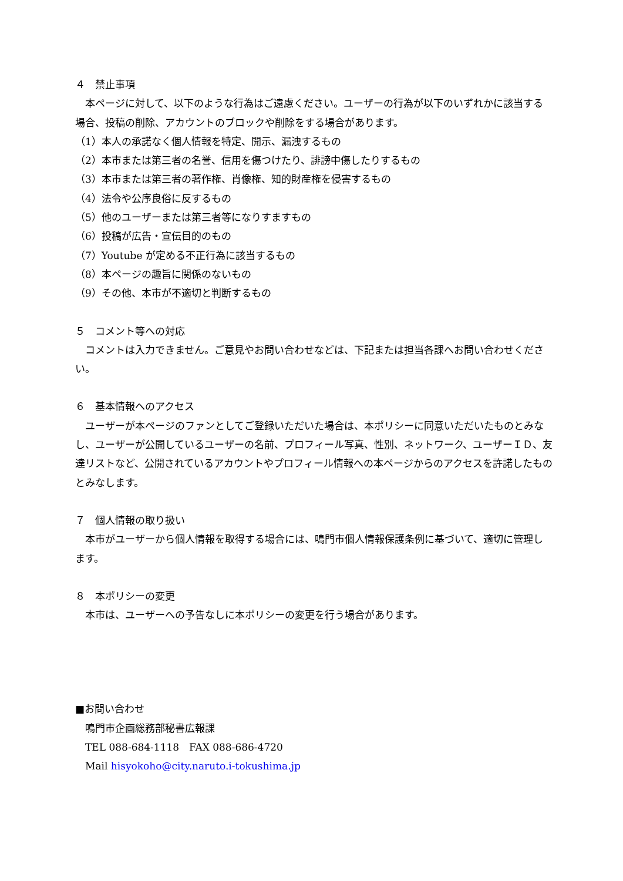４　禁止事項
本ページに対して、以下のような行為はご遠慮ください。ユーザーの行為が以下のいずれかに該当する場合、投稿の削除、アカウントのブロックや削除をする場合があります。
（1）本人の承諾なく個人情報を特定、開示、漏洩するもの
（2）本市または第三者の名誉、信用を傷つけたり、誹謗中傷したりするもの
（3）本市または第三者の著作権、肖像権、知的財産権を侵害するもの
（4）法令や公序良俗に反するもの
（5）他のユーザーまたは第三者等になりすますもの
（6）投稿が広告・宣伝目的のもの
（7）Youtube が定める不正行為に該当するもの
（8）本ページの趣旨に関係のないもの
（9）その他、本市が不適切と判断するもの
５　コメント等への対応
コメントは入力できません。ご意見やお問い合わせなどは、下記または担当各課へお問い合わせください。
６　基本情報へのアクセス
ユーザーが本ページのファンとしてご登録いただいた場合は、本ポリシーに同意いただいたものとみなし、ユーザーが公開しているユーザーの名前、プロフィール写真、性別、ネットワーク、ユーザーＩＤ、友達リストなど、公開されているアカウントやプロフィール情報への本ページからのアクセスを許諾したものとみなします。
７　個人情報の取り扱い
本市がユーザーから個人情報を取得する場合には、鳴門市個人情報保護条例に基づいて、適切に管理します。
８　本ポリシーの変更
本市は、ユーザーへの予告なしに本ポリシーの変更を行う場合があります。
■お問い合わせ
鳴門市企画総務部秘書広報課
TEL 088-684-1118　FAX 088-686-4720
Mail hisyokoho@city.naruto.i-tokushima.jp